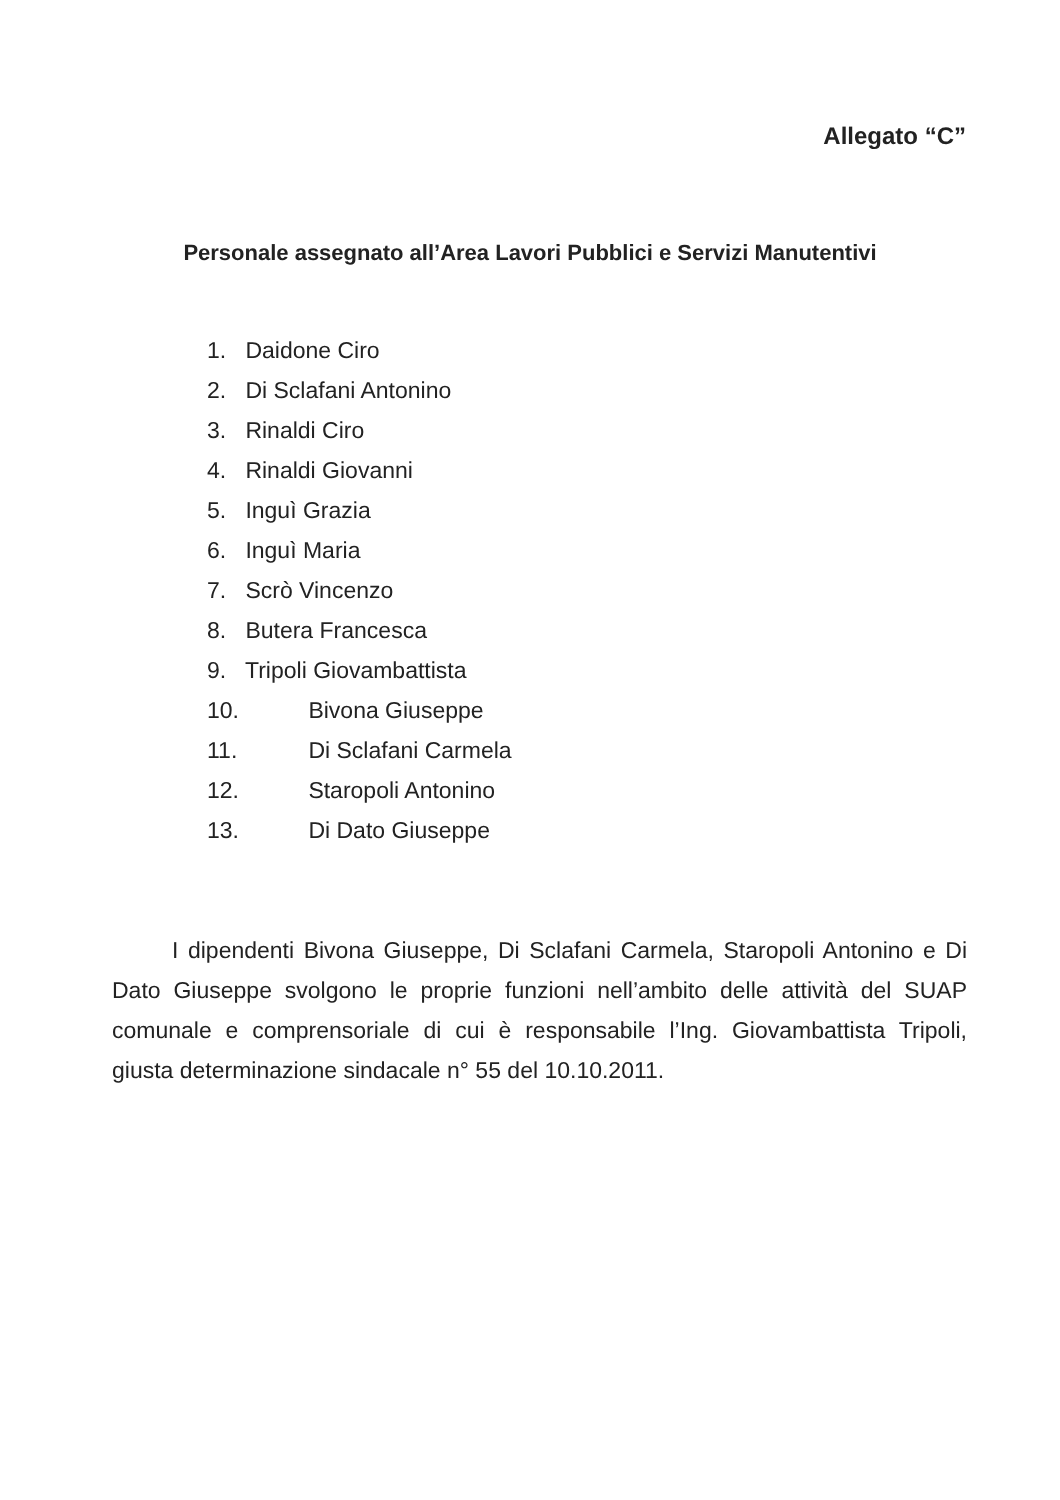Allegato “C”
Personale assegnato all’Area Lavori Pubblici e Servizi Manutentivi
1. Daidone Ciro
2. Di Sclafani Antonino
3. Rinaldi Ciro
4. Rinaldi Giovanni
5. Inguì Grazia
6. Inguì Maria
7. Scrò Vincenzo
8. Butera Francesca
9. Tripoli Giovambattista
10. Bivona Giuseppe
11. Di Sclafani Carmela
12. Staropoli Antonino
13. Di Dato Giuseppe
I dipendenti Bivona Giuseppe, Di Sclafani Carmela, Staropoli Antonino e Di Dato Giuseppe svolgono le proprie funzioni nell’ambito delle attività del SUAP comunale e comprensoriale di cui è responsabile l’Ing. Giovambattista Tripoli, giusta determinazione sindacale n° 55 del 10.10.2011.